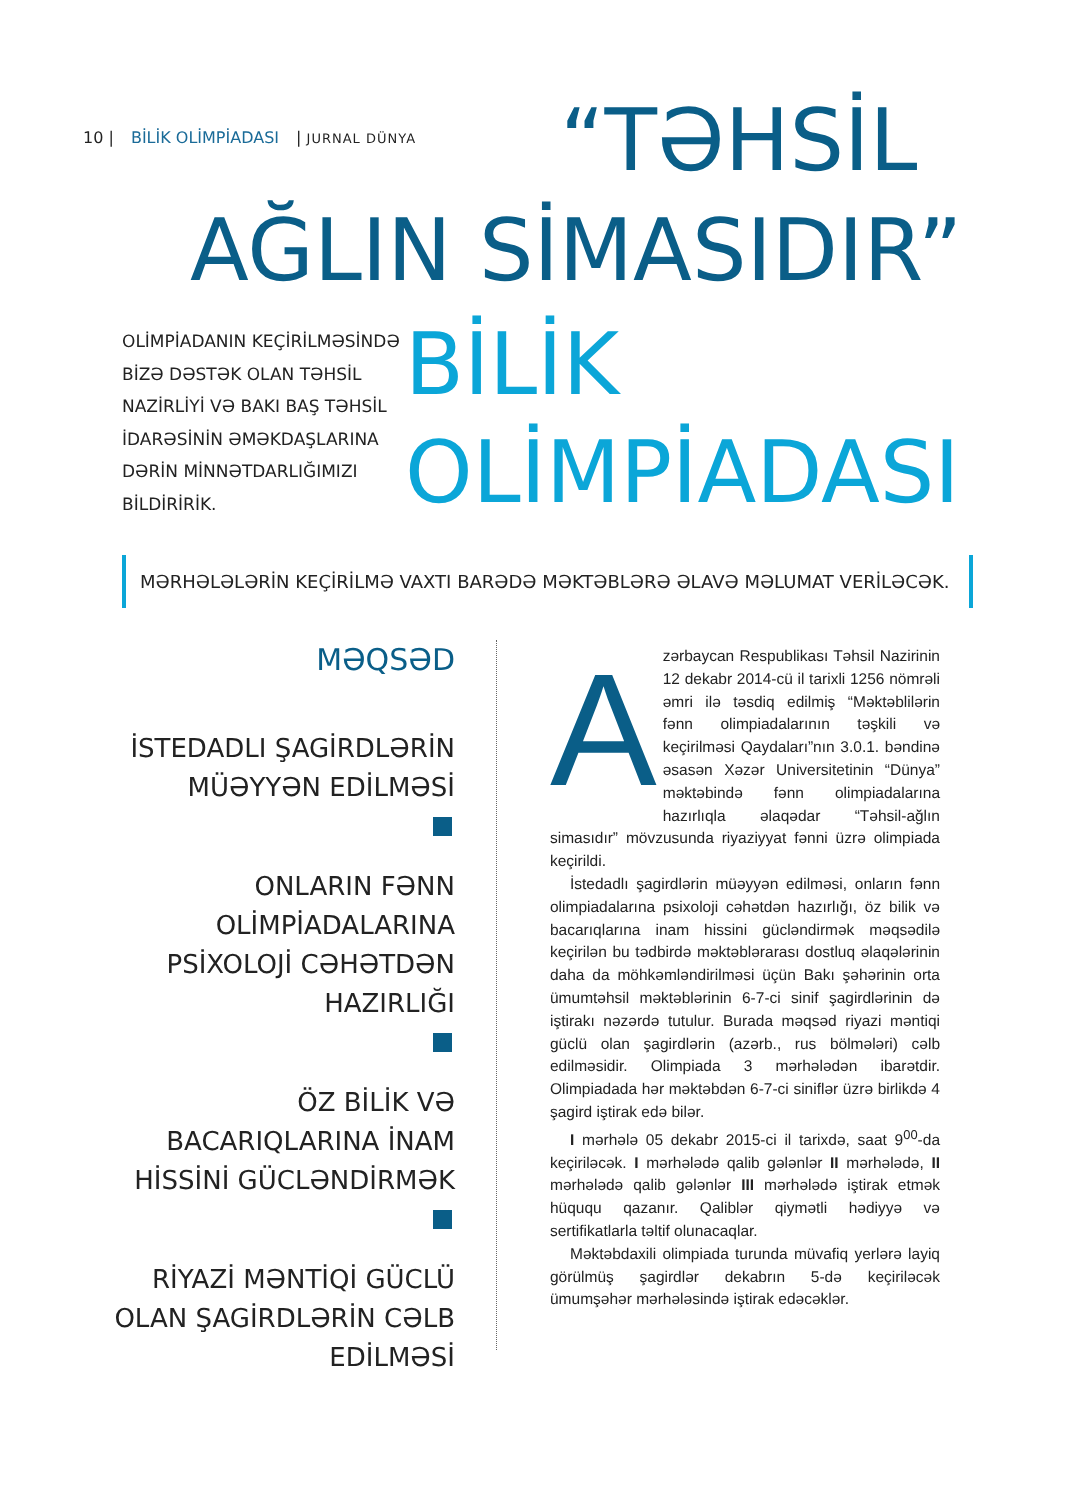10 | BİLİK OLİMPİADASI | JURNAL DÜNYA
“TƏHSİL
AĞLIN SİMASIDIR”
OLİMPİADANIN KEÇİRİLMƏSİNDƏ BİZƏ DƏSTƏK OLAN TƏHSİL NAZİRLİYİ VƏ BAKI BAŞ TƏHSİL İDARƏSİNİN ƏMƏKDAŞLARINA DƏRİN MİNNƏTDARLIĞIMIZI BİLDİRİRİK.
BİLİK
OLİMPİADASI
MƏRHƏLƏLƏRİN KEÇİRİLMƏ VAXTI BARƏDƏ MƏKTƏBLƏRƏ ƏLAVƏ MƏLUMAT VERİLƏCƏK.
MƏQSƏD
İSTEDADLI ŞAGİRDLƏRİN MÜƏYYƏN EDİLMƏSİ
ONLARIN FƏNN OLİMPİADALARINA PSİXOLOJİ CƏHƏTDƏN HAZIRLIĞI
ÖZ BİLİK VƏ BACARIQLARINA İNAM HİSSİNİ GÜCLƏNDİRMƏK
RİYAZİ MƏNTİQİ GÜCLÜ OLAN ŞAGİRDLƏRİN CƏLB EDİLMƏSİ
Azərbaycan Respublikası Təhsil Nazirinin 12 dekabr 2014-cü il tarixli 1256 nömrəli əmri ilə təsdiq edilmiş “Məktəblilərin fənn olimpiadalarının təşkili və keçirilməsi Qaydaları”nın 3.0.1. bəndinə əsasən Xəzər Universitetinin “Dünya” məktəbində fənn olimpiadalarına hazırlıqla əlaqədar “Təhsil-ağlın simasıdır” mövzusunda riyaziyyat fənni üzrə olimpiada keçirildi.
İstedadlı şagirdlərin müəyyən edilməsi, onların fənn olimpiadalarına psixoloji cəhətdən hazırlığı, öz bilik və bacarıqlarına inam hissini gücləndirmək məqsədilə keçirilən bu tədbirdə məktəblərarası dostluq əlaqələrinin daha da möhkəmləndirilməsi üçün Bakı şəhərinin orta ümumtəhsil məktəblərinin 6-7-ci sinif şagirdlərinin də iştirakı nəzərdə tutulur. Burada məqsəd riyazi məntiqi güclü olan şagirdlərin (azərb., rus bölmələri) cəlb edilməsidir. Olimpiada 3 mərhələdən ibarətdir. Olimpiadada hər məktəbdən 6-7-ci siniflər üzrə birlikdə 4 şagird iştirak edə bilər.
I mərhələ 05 dekabr 2015-ci il tarixdə, saat 9<sup>00</sup>-da keçiriləcək. I mərhələdə qalib gələnlər II mərhələdə, II mərhələdə qalib gələnlər III mərhələdə iştirak etmək hüququ qazanır. Qaliblər qiymətli hədiyyə və sertifikatlarla təltif olunacaqlar.
Məktəbdaxili olimpiada turunda müvafiq yerlərə layiq görülmüş şagirdlər dekabrın 5-də keçiriləcək ümumşəhər mərhələsində iştirak edəcəklər.